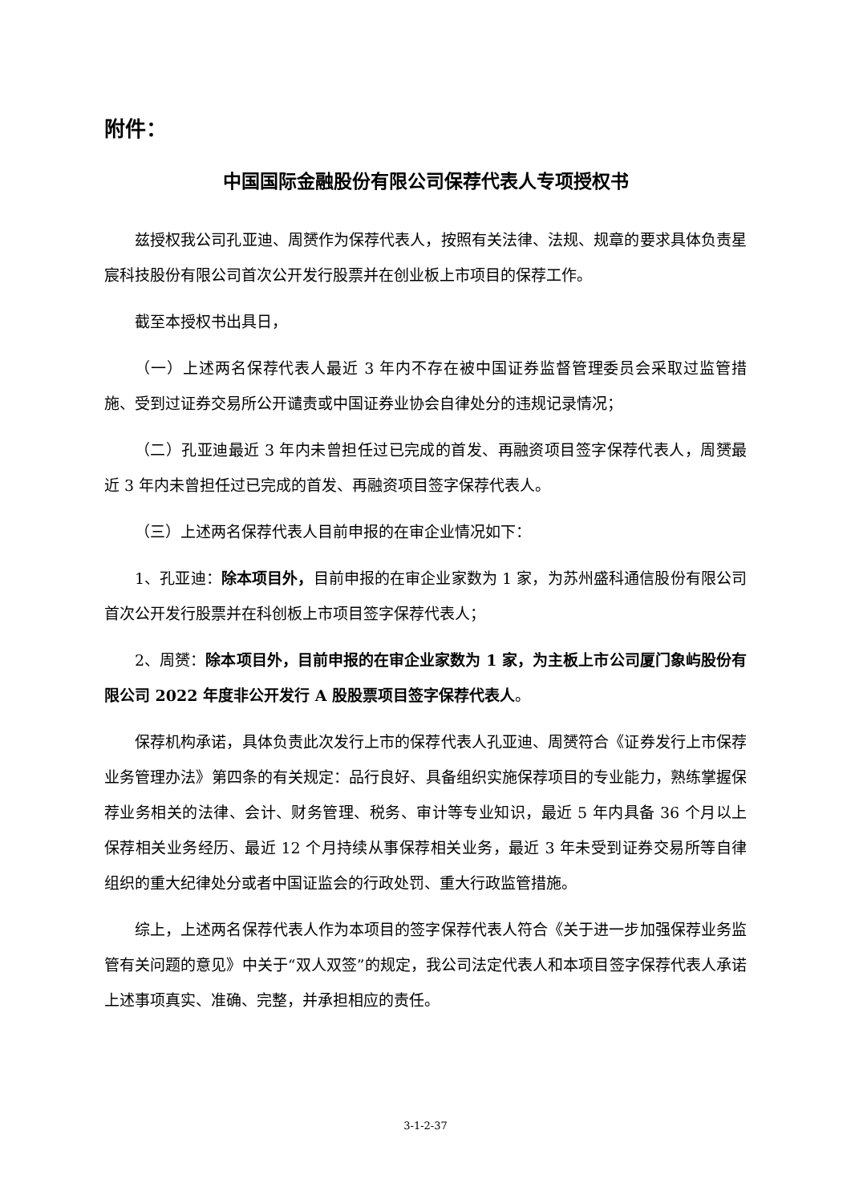附件：
中国国际金融股份有限公司保荐代表人专项授权书
兹授权我公司孔亚迪、周赟作为保荐代表人，按照有关法律、法规、规章的要求具体负责星宸科技股份有限公司首次公开发行股票并在创业板上市项目的保荐工作。
截至本授权书出具日，
（一）上述两名保荐代表人最近 3 年内不存在被中国证券监督管理委员会采取过监管措施、受到过证券交易所公开谴责或中国证券业协会自律处分的违规记录情况；
（二）孔亚迪最近 3 年内未曾担任过已完成的首发、再融资项目签字保荐代表人，周赟最近 3 年内未曾担任过已完成的首发、再融资项目签字保荐代表人。
（三）上述两名保荐代表人目前申报的在审企业情况如下：
1、孔亚迪：除本项目外，目前申报的在审企业家数为 1 家，为苏州盛科通信股份有限公司首次公开发行股票并在科创板上市项目签字保荐代表人；
2、周赟：除本项目外，目前申报的在审企业家数为 1 家，为主板上市公司厦门象屿股份有限公司 2022 年度非公开发行 A 股股票项目签字保荐代表人。
保荐机构承诺，具体负责此次发行上市的保荐代表人孔亚迪、周赟符合《证券发行上市保荐业务管理办法》第四条的有关规定：品行良好、具备组织实施保荐项目的专业能力，熟练掌握保荐业务相关的法律、会计、财务管理、税务、审计等专业知识，最近 5 年内具备 36 个月以上保荐相关业务经历、最近 12 个月持续从事保荐相关业务，最近 3 年未受到证券交易所等自律组织的重大纪律处分或者中国证监会的行政处罚、重大行政监管措施。
综上，上述两名保荐代表人作为本项目的签字保荐代表人符合《关于进一步加强保荐业务监管有关问题的意见》中关于“双人双签”的规定，我公司法定代表人和本项目签字保荐代表人承诺上述事项真实、准确、完整，并承担相应的责任。
3-1-2-37